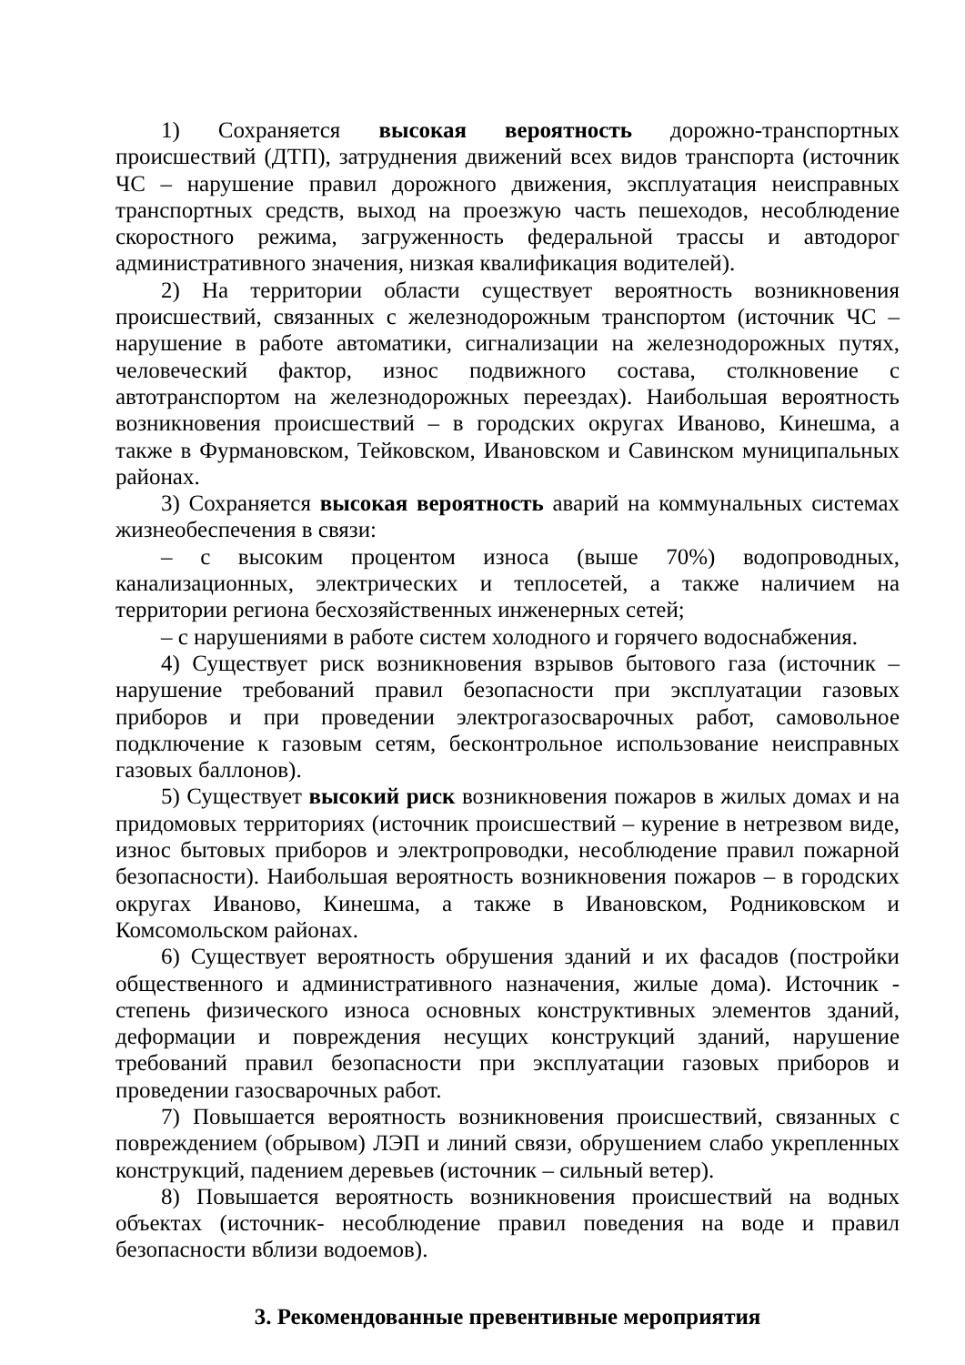1) Сохраняется высокая вероятность дорожно-транспортных происшествий (ДТП), затруднения движений всех видов транспорта (источник ЧС – нарушение правил дорожного движения, эксплуатация неисправных транспортных средств, выход на проезжую часть пешеходов, несоблюдение скоростного режима, загруженность федеральной трассы и автодорог административного значения, низкая квалификация водителей).
2) На территории области существует вероятность возникновения происшествий, связанных с железнодорожным транспортом (источник ЧС – нарушение в работе автоматики, сигнализации на железнодорожных путях, человеческий фактор, износ подвижного состава, столкновение с автотранспортом на железнодорожных переездах). Наибольшая вероятность возникновения происшествий – в городских округах Иваново, Кинешма, а также в Фурмановском, Тейковском, Ивановском и Савинском муниципальных районах.
3) Сохраняется высокая вероятность аварий на коммунальных системах жизнеобеспечения в связи:
– с высоким процентом износа (выше 70%) водопроводных, канализационных, электрических и теплосетей, а также наличием на территории региона бесхозяйственных инженерных сетей;
– с нарушениями в работе систем холодного и горячего водоснабжения.
4) Существует риск возникновения взрывов бытового газа (источник – нарушение требований правил безопасности при эксплуатации газовых приборов и при проведении электрогазосварочных работ, самовольное подключение к газовым сетям, бесконтрольное использование неисправных газовых баллонов).
5) Существует высокий риск возникновения пожаров в жилых домах и на придомовых территориях (источник происшествий – курение в нетрезвом виде, износ бытовых приборов и электропроводки, несоблюдение правил пожарной безопасности). Наибольшая вероятность возникновения пожаров – в городских округах Иваново, Кинешма, а также в Ивановском, Родниковском и Комсомольском районах.
6) Существует вероятность обрушения зданий и их фасадов (постройки общественного и административного назначения, жилые дома). Источник - степень физического износа основных конструктивных элементов зданий, деформации и повреждения несущих конструкций зданий, нарушение требований правил безопасности при эксплуатации газовых приборов и проведении газосварочных работ.
7) Повышается вероятность возникновения происшествий, связанных с повреждением (обрывом) ЛЭП и линий связи, обрушением слабо укрепленных конструкций, падением деревьев (источник – сильный ветер).
8) Повышается вероятность возникновения происшествий на водных объектах (источник- несоблюдение правил поведения на воде и правил безопасности вблизи водоемов).
3. Рекомендованные превентивные мероприятия